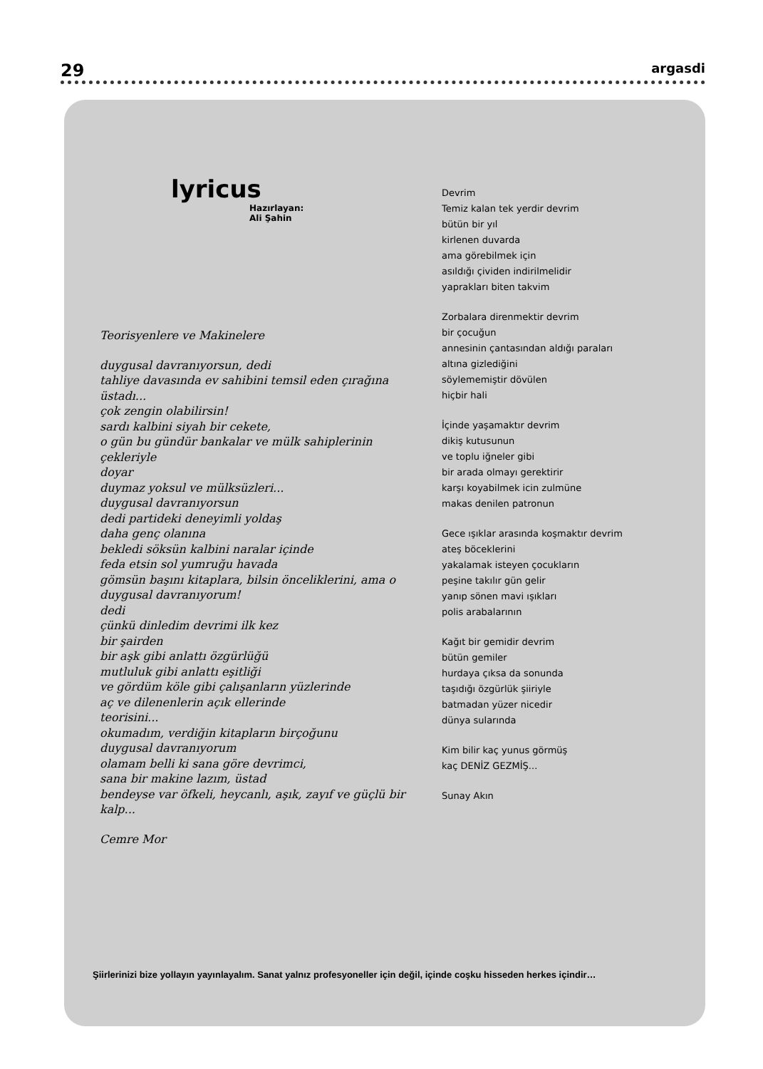29 argasdi
lyricus
Hazırlayan:
Ali Şahin
Teorisyenlere ve Makinelere
duygusal davranıyorsun, dedi
tahliye davasında ev sahibini temsil eden çırağına
üstadı...
çok zengin olabilirsin!
sardı kalbini siyah bir cekete,
o gün bu gündür bankalar ve mülk sahiplerinin çekleriyle
doyar
duymaz yoksul ve mülksüzleri...
duygusal davranıyorsun
dedi partideki deneyimli yoldaş
daha genç olanına
bekledi söksün kalbini naralar içinde
feda etsin sol yumruğu havada
gömsün başını kitaplara, bilsin önceliklerini, ama o
duygusal davranıyorum!
dedi
çünkü dinledim devrimi ilk kez
bir şairden
bir aşk gibi anlattı özgürlüğü
mutluluk gibi anlattı eşitliği
ve gördüm köle gibi çalışanların yüzlerinde
aç ve dilenenlerin açık ellerinde
teorisini...
okumadım, verdiğin kitapların birçoğunu
duygusal davranıyorum
olamam belli ki sana göre devrimci,
sana bir makine lazım, üstad
bendeyse var öfkeli, heycanlı, aşık, zayıf ve güçlü bir kalp...
Cemre Mor
Devrim
Temiz kalan tek yerdir devrim
bütün bir yıl
kirlenen duvarda
ama görebilmek için
asıldığı çividen indirilmelidir
yaprakları biten takvim
Zorbalara direnmektir devrim
bir çocuğun
annesinin çantasından aldığı paraları
altına gizlediğini
söylememiştir dövülen
hiçbir hali
İçinde yaşamaktır devrim
dikiş kutusunun
ve toplu iğneler gibi
bir arada olmayı gerektirir
karşı koyabilmek icin zulmüne
makas denilen patronun
Gece ışıklar arasında koşmaktır devrim
ateş böceklerini
yakalamak isteyen çocukların
peşine takılır gün gelir
yanıp sönen mavi ışıkları
polis arabalarının
Kağıt bir gemidir devrim
bütün gemiler
hurdaya çıksa da sonunda
taşıdığı özgürlük şiiriyle
batmadan yüzer nicedir
dünya sularında
Kim bilir kaç yunus görmüş
kaç DENİZ GEZMİŞ...
Sunay Akın
Şiirlerinizi bize yollayın yayınlayalım. Sanat yalnız profesyoneller için değil, içinde coşku hisseden herkes içindir…